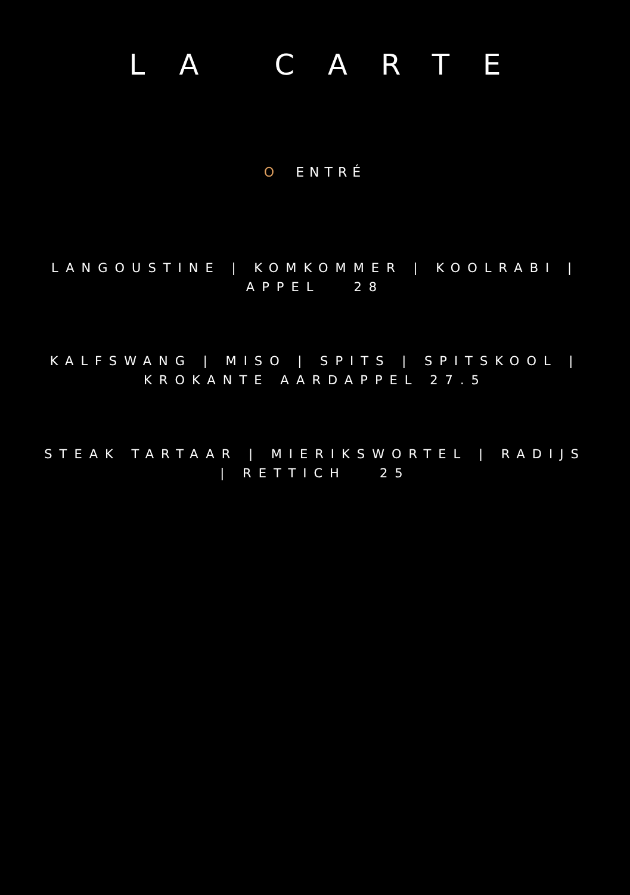LA CARTE
O ENTRÉ
LANGOUSTINE | KOMKOMMER | KOOLRABI | APPEL 28
KALFSWANG | MISO | SPITS | SPITSKOOL | KROKANTE AARDAPPEL 27.5
STEAK TARTAAR | MIERIKSWORTEL | RADIJS | RETTICH 25